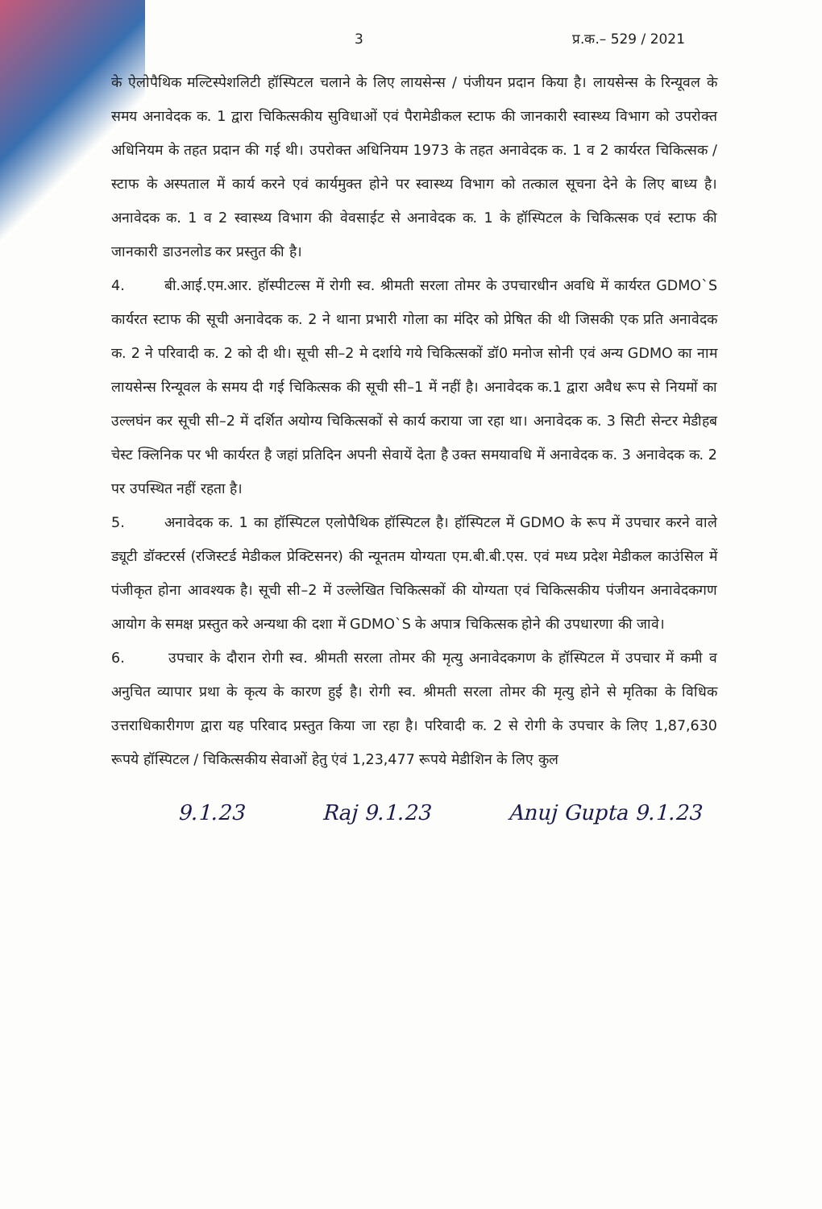3 प्र.क.– 529 / 2021
के ऐलोपैथिक मल्टिस्पेशलिटी हॉस्पिटल चलाने के लिए लायसेन्स / पंजीयन प्रदान किया है। लायसेन्स के रिन्यूवल के समय अनावेदक क. 1 द्वारा चिकित्सकीय सुविधाओं एवं पैरामेडीकल स्टाफ की जानकारी स्वास्थ्य विभाग को उपरोक्त अधिनियम के तहत प्रदान की गई थी। उपरोक्त अधिनियम 1973 के तहत अनावेदक क. 1 व 2 कार्यरत चिकित्सक / स्टाफ के अस्पताल में कार्य करने एवं कार्यमुक्त होने पर स्वास्थ्य विभाग को तत्काल सूचना देने के लिए बाध्य है। अनावेदक क. 1 व 2 स्वास्थ्य विभाग की वेवसाईट से अनावेदक क. 1 के हॉस्पिटल के चिकित्सक एवं स्टाफ की जानकारी डाउनलोड कर प्रस्तुत की है।
4. बी.आई.एम.आर. हॉस्पीटल्स में रोगी स्व. श्रीमती सरला तोमर के उपचारधीन अवधि में कार्यरत GDMO`S कार्यरत स्टाफ की सूची अनावेदक क. 2 ने थाना प्रभारी गोला का मंदिर को प्रेषित की थी जिसकी एक प्रति अनावेदक क. 2 ने परिवादी क. 2 को दी थी। सूची सी–2 मे दर्शाये गये चिकित्सकों डॉ0 मनोज सोनी एवं अन्य GDMO का नाम लायसेन्स रिन्यूवल के समय दी गई चिकित्सक की सूची सी–1 में नहीं है। अनावेदक क.1 द्वारा अवैध रूप से नियमों का उल्लघंन कर सूची सी–2 में दर्शित अयोग्य चिकित्सकों से कार्य कराया जा रहा था। अनावेदक क. 3 सिटी सेन्टर मेडीहब चेस्ट क्लिनिक पर भी कार्यरत है जहां प्रतिदिन अपनी सेवायें देता है उक्त समयावधि में अनावेदक क. 3 अनावेदक क. 2 पर उपस्थित नहीं रहता है।
5. अनावेदक क. 1 का हॉस्पिटल एलोपैथिक हॉस्पिटल है। हॉस्पिटल में GDMO के रूप में उपचार करने वाले ड्यूटी डॉक्टरर्स (रजिस्टर्ड मेडीकल प्रेक्टिसनर) की न्यूनतम योग्यता एम.बी.बी.एस. एवं मध्य प्रदेश मेडीकल काउंसिल में पंजीकृत होना आवश्यक है। सूची सी–2 में उल्लेखित चिकित्सकों की योग्यता एवं चिकित्सकीय पंजीयन अनावेदकगण आयोग के समक्ष प्रस्तुत करे अन्यथा की दशा में GDMO`S के अपात्र चिकित्सक होने की उपधारणा की जावे।
6. उपचार के दौरान रोगी स्व. श्रीमती सरला तोमर की मृत्यु अनावेदकगण के हॉस्पिटल में उपचार में कमी व अनुचित व्यापार प्रथा के कृत्य के कारण हुई है। रोगी स्व. श्रीमती सरला तोमर की मृत्यु होने से मृतिका के विधिक उत्तराधिकारीगण द्वारा यह परिवाद प्रस्तुत किया जा रहा है। परिवादी क. 2 से रोगी के उपचार के लिए 1,87,630 रूपये हॉस्पिटल / चिकित्सकीय सेवाओं हेतु एंवं 1,23,477 रूपये मेडीशिन के लिए कुल
9.1.23 Raj 9.1.23 Anuj Gupta 9.1.23